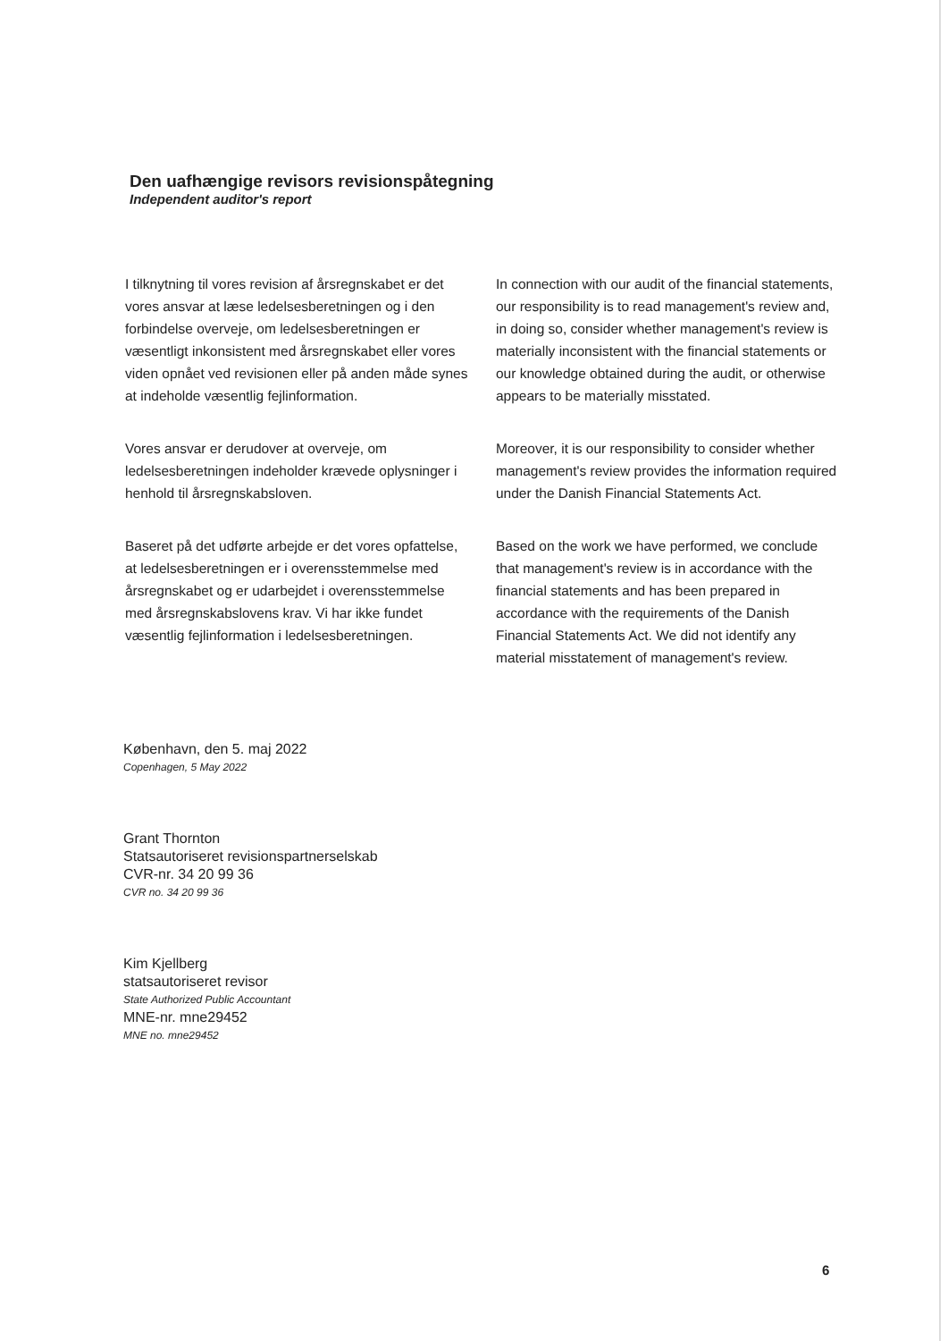Den uafhængige revisors revisionspåtegning
Independent auditor's report
I tilknytning til vores revision af årsregnskabet er det vores ansvar at læse ledelsesberetningen og i den forbindelse overveje, om ledelsesberetningen er væsentligt inkonsistent med årsregnskabet eller vores viden opnået ved revisionen eller på anden måde synes at indeholde væsentlig fejlinformation.
In connection with our audit of the financial statements, our responsibility is to read management's review and, in doing so, consider whether management's review is materially inconsistent with the financial statements or our knowledge obtained during the audit, or otherwise appears to be materially misstated.
Vores ansvar er derudover at overveje, om ledelsesberetningen indeholder krævede oplysninger i henhold til årsregnskabsloven.
Moreover, it is our responsibility to consider whether management's review provides the information required under the Danish Financial Statements Act.
Baseret på det udførte arbejde er det vores opfattelse, at ledelsesberetningen er i overensstemmelse med årsregnskabet og er udarbejdet i overensstemmelse med årsregnskabslovens krav. Vi har ikke fundet væsentlig fejlinformation i ledelsesberetningen.
Based on the work we have performed, we conclude that management's review is in accordance with the financial statements and has been prepared in accordance with the requirements of the Danish Financial Statements Act. We did not identify any material misstatement of management's review.
København, den 5. maj 2022
Copenhagen, 5 May 2022
Grant Thornton
Statsautoriseret revisionspartnerselskab
CVR-nr. 34 20 99 36
CVR no. 34 20 99 36
Kim Kjellberg
statsautoriseret revisor
State Authorized Public Accountant
MNE-nr. mne29452
MNE no. mne29452
6